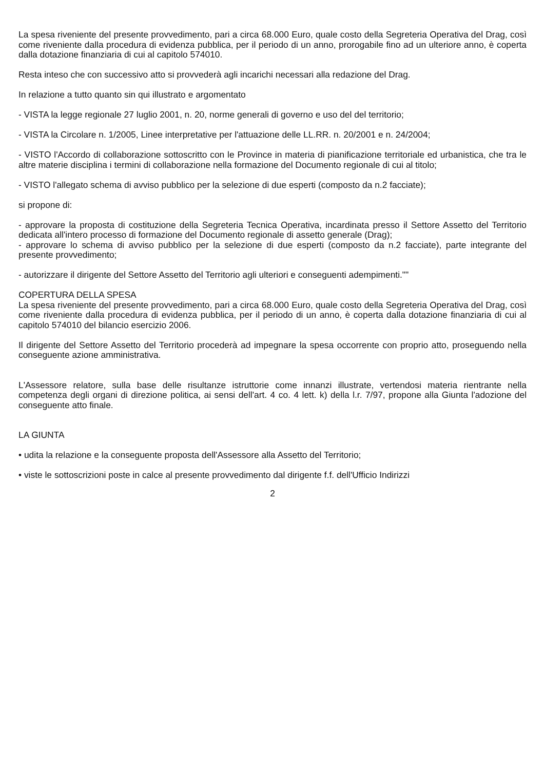La spesa riveniente del presente provvedimento, pari a circa 68.000 Euro, quale costo della Segreteria Operativa del Drag, così come riveniente dalla procedura di evidenza pubblica, per il periodo di un anno, prorogabile fino ad un ulteriore anno, è coperta dalla dotazione finanziaria di cui al capitolo 574010.
Resta inteso che con successivo atto si provvederà agli incarichi necessari alla redazione del Drag.
In relazione a tutto quanto sin qui illustrato e argomentato
- VISTA la legge regionale 27 luglio 2001, n. 20, norme generali di governo e uso del del territorio;
- VISTA la Circolare n. 1/2005, Linee interpretative per l'attuazione delle LL.RR. n. 20/2001 e n. 24/2004;
- VISTO l'Accordo di collaborazione sottoscritto con le Province in materia di pianificazione territoriale ed urbanistica, che tra le altre materie disciplina i termini di collaborazione nella formazione del Documento regionale di cui al titolo;
- VISTO l'allegato schema di avviso pubblico per la selezione di due esperti (composto da n.2 facciate);
si propone di:
- approvare la proposta di costituzione della Segreteria Tecnica Operativa, incardinata presso il Settore Assetto del Territorio dedicata all'intero processo di formazione del Documento regionale di assetto generale (Drag);
- approvare lo schema di avviso pubblico per la selezione di due esperti (composto da n.2 facciate), parte integrante del presente provvedimento;
- autorizzare il dirigente del Settore Assetto del Territorio agli ulteriori e conseguenti adempimenti.""
COPERTURA DELLA SPESA
La spesa riveniente del presente provvedimento, pari a circa 68.000 Euro, quale costo della Segreteria Operativa del Drag, così come riveniente dalla procedura di evidenza pubblica, per il periodo di un anno, è coperta dalla dotazione finanziaria di cui al capitolo 574010 del bilancio esercizio 2006.
Il dirigente del Settore Assetto del Territorio procederà ad impegnare la spesa occorrente con proprio atto, proseguendo nella conseguente azione amministrativa.
L'Assessore relatore, sulla base delle risultanze istruttorie come innanzi illustrate, vertendosi materia rientrante nella competenza degli organi di direzione politica, ai sensi dell'art. 4 co. 4 lett. k) della l.r. 7/97, propone alla Giunta l'adozione del conseguente atto finale.
LA GIUNTA
• udita la relazione e la conseguente proposta dell'Assessore alla Assetto del Territorio;
• viste le sottoscrizioni poste in calce al presente provvedimento dal dirigente f.f. dell'Ufficio Indirizzi
2